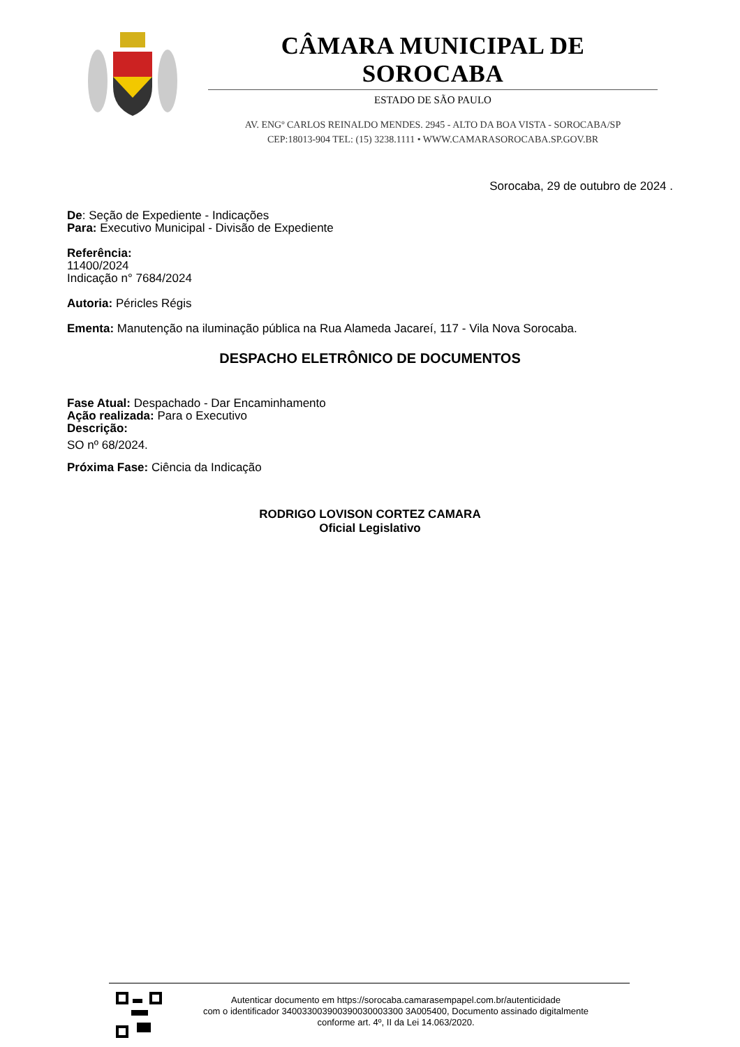CÂMARA MUNICIPAL DE SOROCABA
ESTADO DE SÃO PAULO
AV. ENGº CARLOS REINALDO MENDES. 2945 - ALTO DA BOA VISTA - SOROCABA/SP
CEP:18013-904 TEL: (15) 3238.1111 • WWW.CAMARASOROCABA.SP.GOV.BR
Sorocaba, 29 de outubro de 2024 .
De: Seção de Expediente - Indicações
Para: Executivo Municipal - Divisão de Expediente
Referência:
11400/2024
Indicação n° 7684/2024
Autoria: Péricles Régis
Ementa: Manutenção na iluminação pública na Rua Alameda Jacareí, 117 - Vila Nova Sorocaba.
DESPACHO ELETRÔNICO DE DOCUMENTOS
Fase Atual: Despachado - Dar Encaminhamento
Ação realizada: Para o Executivo
Descrição:
SO nº 68/2024.
Próxima Fase: Ciência da Indicação
RODRIGO LOVISON CORTEZ CAMARA
Oficial Legislativo
Autenticar documento em https://sorocaba.camarasempapel.com.br/autenticidade
com o identificador 340033003900390030003300 3A005400, Documento assinado digitalmente
conforme art. 4º, II da Lei 14.063/2020.